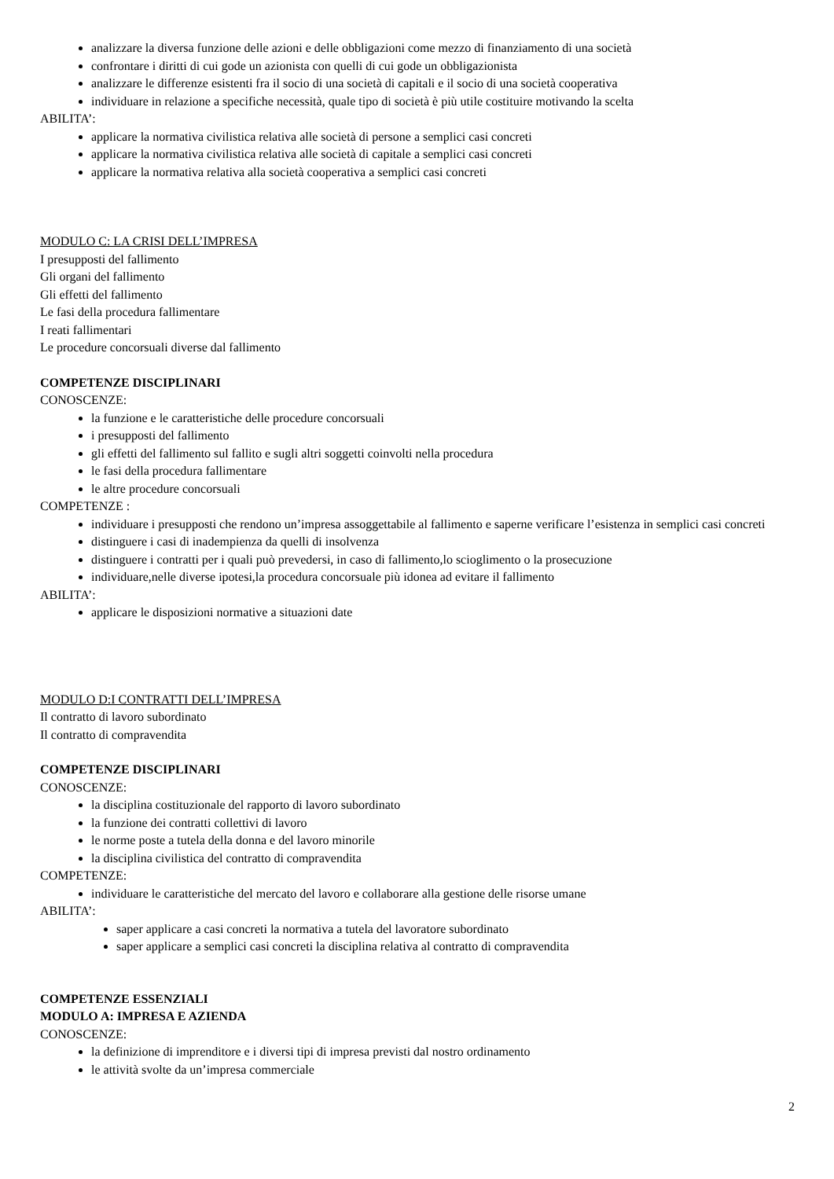analizzare la diversa funzione delle azioni e delle obbligazioni come mezzo di finanziamento di una società
confrontare i diritti di cui gode un azionista con quelli di cui gode un obbligazionista
analizzare le differenze esistenti fra il socio di una società di capitali e il socio di una società cooperativa
individuare in relazione a specifiche necessità, quale tipo di società è più utile costituire motivando la scelta
ABILITA’:
applicare la normativa civilistica relativa alle società di persone a semplici casi concreti
applicare la normativa civilistica relativa alle società di capitale a semplici casi concreti
applicare la normativa relativa alla società cooperativa a semplici casi concreti
MODULO C: LA CRISI DELL’IMPRESA
I presupposti del fallimento
Gli organi del fallimento
Gli effetti del fallimento
Le fasi della procedura fallimentare
I reati fallimentari
Le procedure concorsuali diverse dal fallimento
COMPETENZE DISCIPLINARI
CONOSCENZE:
la funzione e le caratteristiche delle procedure concorsuali
i presupposti del fallimento
gli effetti del fallimento sul fallito e sugli altri soggetti coinvolti nella procedura
le fasi della procedura fallimentare
le altre procedure concorsuali
COMPETENZE :
individuare i presupposti che rendono un’impresa assoggettabile al fallimento e saperne verificare l’esistenza in semplici casi concreti
distinguere i casi di inadempienza da quelli di insolvenza
distinguere i contratti per i quali può prevedersi, in caso di fallimento,lo scioglimento o la prosecuzione
individuare,nelle diverse ipotesi,la procedura concorsuale più idonea ad evitare il fallimento
ABILITA’:
applicare le disposizioni normative a situazioni date
MODULO D:I CONTRATTI DELL’IMPRESA
Il contratto di lavoro subordinato
Il contratto di compravendita
COMPETENZE DISCIPLINARI
CONOSCENZE:
la disciplina costituzionale del rapporto di lavoro subordinato
la funzione dei contratti collettivi di lavoro
le norme poste a tutela della donna e del lavoro minorile
la disciplina civilistica del contratto di compravendita
COMPETENZE:
individuare le caratteristiche del mercato del lavoro e collaborare alla gestione delle risorse umane
ABILITA’:
saper applicare a casi concreti la normativa a tutela del lavoratore subordinato
saper applicare a semplici casi concreti la disciplina relativa al contratto di compravendita
COMPETENZE ESSENZIALI
MODULO A: IMPRESA E AZIENDA
CONOSCENZE:
la definizione di imprenditore e i diversi tipi di impresa previsti dal nostro ordinamento
le attività svolte da un’impresa commerciale
2